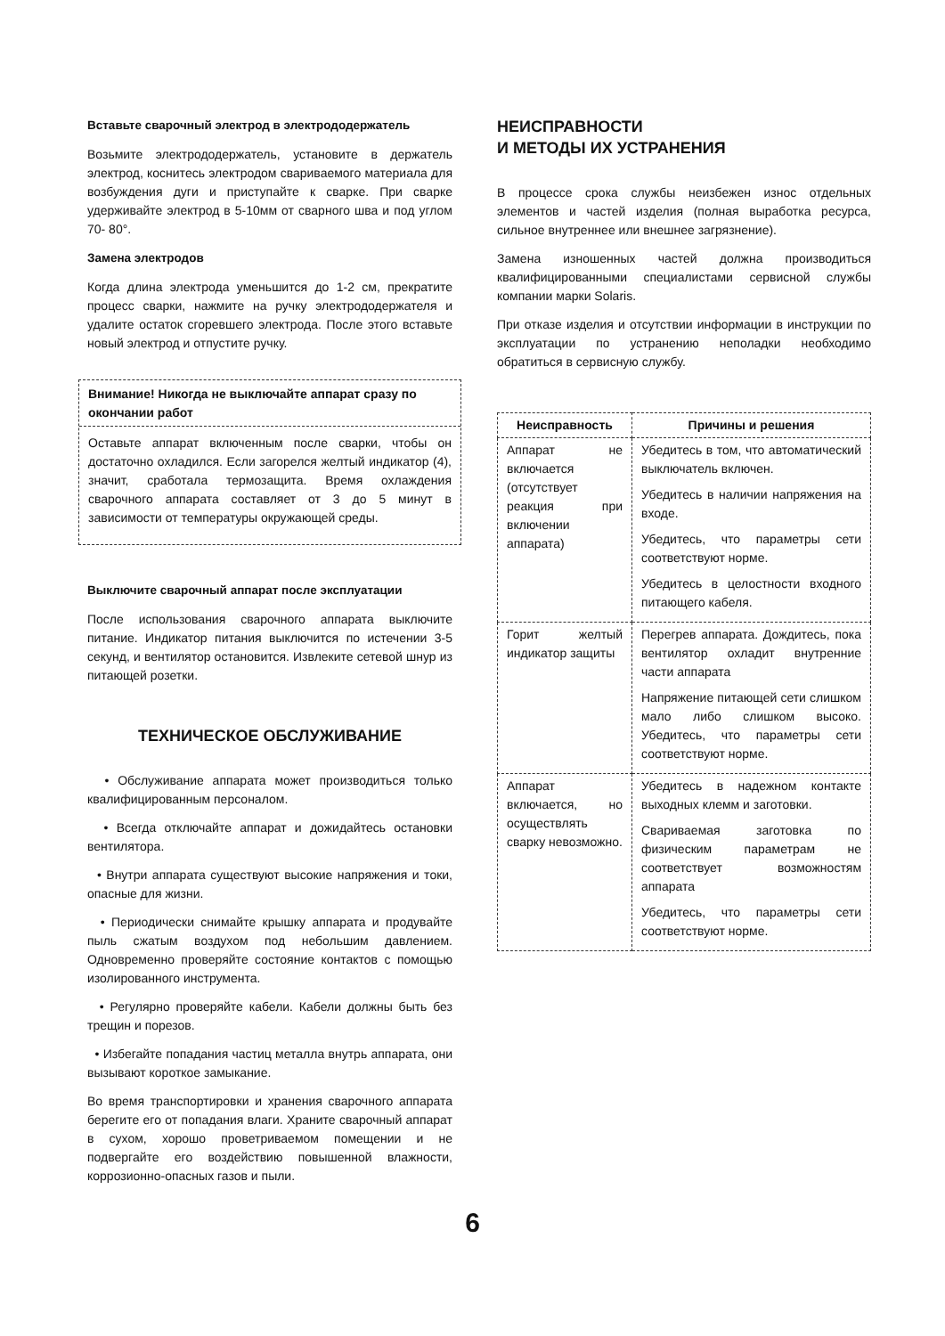Вставьте сварочный электрод в электрододержатель
Возьмите электрододержатель, установите в держатель электрод, коснитесь электродом свариваемого материала для возбуждения дуги и приступайте к сварке. При сварке удерживайте электрод в 5-10мм от сварного шва и под углом 70- 80°.
Замена электродов
Когда длина электрода уменьшится до 1-2 см, прекратите процесс сварки, нажмите на ручку электрододержателя и удалите остаток сгоревшего электрода. После этого вставьте новый электрод и отпустите ручку.
Внимание! Никогда не выключайте аппарат сразу по окончании работ
Оставьте аппарат включенным после сварки, чтобы он достаточно охладился. Если загорелся желтый индикатор (4), значит, сработала термозащита. Время охлаждения сварочного аппарата составляет от 3 до 5 минут в зависимости от температуры окружающей среды.
Выключите сварочный аппарат после эксплуатации
После использования сварочного аппарата выключите питание. Индикатор питания выключится по истечении 3-5 секунд, и вентилятор остановится. Извлеките сетевой шнур из питающей розетки.
ТЕХНИЧЕСКОЕ ОБСЛУЖИВАНИЕ
• Обслуживание аппарата может производиться только квалифицированным персоналом.
• Всегда отключайте аппарат и дожидайтесь остановки вентилятора.
• Внутри аппарата существуют высокие напряжения и токи, опасные для жизни.
• Периодически снимайте крышку аппарата и продувайте пыль сжатым воздухом под небольшим давлением. Одновременно проверяйте состояние контактов с помощью изолированного инструмента.
• Регулярно проверяйте кабели. Кабели должны быть без трещин и порезов.
• Избегайте попадания частиц металла внутрь аппарата, они вызывают короткое замыкание.
Во время транспортировки и хранения сварочного аппарата берегите его от попадания влаги. Храните сварочный аппарат в сухом, хорошо проветриваемом помещении и не подвергайте его воздействию повышенной влажности, коррозионно-опасных газов и пыли.
НЕИСПРАВНОСТИ
И МЕТОДЫ ИХ УСТРАНЕНИЯ
В процессе срока службы неизбежен износ отдельных элементов и частей изделия (полная выработка ресурса, сильное внутреннее или внешнее загрязнение).
Замена изношенных частей должна производиться квалифицированными специалистами сервисной службы компании марки Solaris.
При отказе изделия и отсутствии информации в инструкции по эксплуатации по устранению неполадки необходимо обратиться в сервисную службу.
| Неисправность | Причины и решения |
| --- | --- |
| Аппарат не включается (отсутствует реакция при включении аппарата) | Убедитесь в том, что автоматический выключатель включен. Убедитесь в наличии напряжения на входе. Убедитесь, что параметры сети соответствуют норме. Убедитесь в целостности входного питающего кабеля. |
| Горит желтый индикатор защиты | Перегрев аппарата. Дождитесь, пока вентилятор охладит внутренние части аппарата Напряжение питающей сети слишком мало либо слишком высоко. Убедитесь, что параметры сети соответствуют норме. |
| Аппарат включается, но осуществлять сварку невозможно. | Убедитесь в надежном контакте выходных клемм и заготовки. Свариваемая заготовка по физическим параметрам не соответствует возможностям аппарата Убедитесь, что параметры сети соответствуют норме. |
6